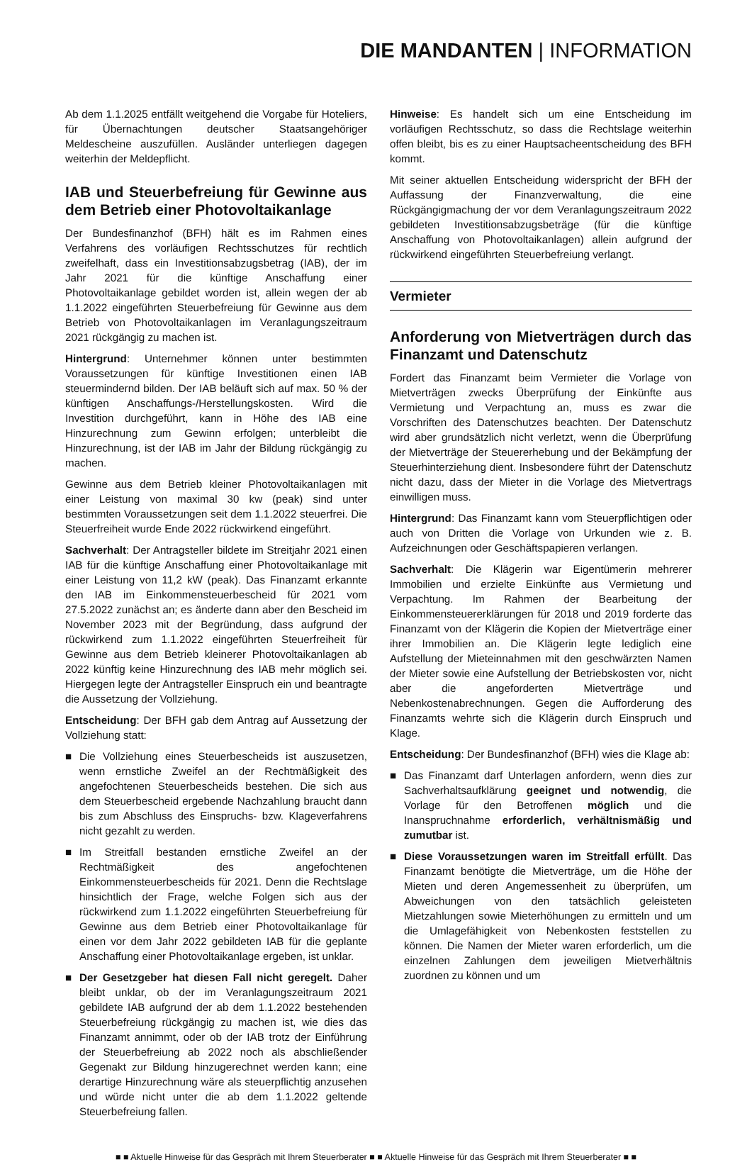DIE MANDANTEN | INFORMATION
Ab dem 1.1.2025 entfällt weitgehend die Vorgabe für Hoteliers, für Übernachtungen deutscher Staatsangehöriger Meldescheine auszufüllen. Ausländer unterliegen dagegen weiterhin der Meldepflicht.
IAB und Steuerbefreiung für Gewinne aus dem Betrieb einer Photovoltaikanlage
Der Bundesfinanzhof (BFH) hält es im Rahmen eines Verfahrens des vorläufigen Rechtsschutzes für rechtlich zweifelhaft, dass ein Investitionsabzugsbetrag (IAB), der im Jahr 2021 für die künftige Anschaffung einer Photovoltaikanlage gebildet worden ist, allein wegen der ab 1.1.2022 eingeführten Steuerbefreiung für Gewinne aus dem Betrieb von Photovoltaikanlagen im Veranlagungszeitraum 2021 rückgängig zu machen ist.
Hintergrund: Unternehmer können unter bestimmten Voraussetzungen für künftige Investitionen einen IAB steuermindernd bilden. Der IAB beläuft sich auf max. 50 % der künftigen Anschaffungs-/Herstellungskosten. Wird die Investition durchgeführt, kann in Höhe des IAB eine Hinzurechnung zum Gewinn erfolgen; unterbleibt die Hinzurechnung, ist der IAB im Jahr der Bildung rückgängig zu machen.
Gewinne aus dem Betrieb kleiner Photovoltaikanlagen mit einer Leistung von maximal 30 kw (peak) sind unter bestimmten Voraussetzungen seit dem 1.1.2022 steuerfrei. Die Steuerfreiheit wurde Ende 2022 rückwirkend eingeführt.
Sachverhalt: Der Antragsteller bildete im Streitjahr 2021 einen IAB für die künftige Anschaffung einer Photovoltaikanlage mit einer Leistung von 11,2 kW (peak). Das Finanzamt erkannte den IAB im Einkommensteuerbescheid für 2021 vom 27.5.2022 zunächst an; es änderte dann aber den Bescheid im November 2023 mit der Begründung, dass aufgrund der rückwirkend zum 1.1.2022 eingeführten Steuerfreiheit für Gewinne aus dem Betrieb kleinerer Photovoltaikanlagen ab 2022 künftig keine Hinzurechnung des IAB mehr möglich sei. Hiergegen legte der Antragsteller Einspruch ein und beantragte die Aussetzung der Vollziehung.
Entscheidung: Der BFH gab dem Antrag auf Aussetzung der Vollziehung statt:
■ Die Vollziehung eines Steuerbescheids ist auszusetzen, wenn ernstliche Zweifel an der Rechtmäßigkeit des angefochtenen Steuerbescheids bestehen. Die sich aus dem Steuerbescheid ergebende Nachzahlung braucht dann bis zum Abschluss des Einspruchs- bzw. Klageverfahrens nicht gezahlt zu werden.
■ Im Streitfall bestanden ernstliche Zweifel an der Rechtmäßigkeit des angefochtenen Einkommensteuerbescheids für 2021. Denn die Rechtslage hinsichtlich der Frage, welche Folgen sich aus der rückwirkend zum 1.1.2022 eingeführten Steuerbefreiung für Gewinne aus dem Betrieb einer Photovoltaikanlage für einen vor dem Jahr 2022 gebildeten IAB für die geplante Anschaffung einer Photovoltaikanlage ergeben, ist unklar.
■ Der Gesetzgeber hat diesen Fall nicht geregelt. Daher bleibt unklar, ob der im Veranlagungszeitraum 2021 gebildete IAB aufgrund der ab dem 1.1.2022 bestehenden Steuerbefreiung rückgängig zu machen ist, wie dies das Finanzamt annimmt, oder ob der IAB trotz der Einführung der Steuerbefreiung ab 2022 noch als abschließender Gegenakt zur Bildung hinzugerechnet werden kann; eine derartige Hinzurechnung wäre als steuerpflichtig anzusehen und würde nicht unter die ab dem 1.1.2022 geltende Steuerbefreiung fallen.
Hinweise: Es handelt sich um eine Entscheidung im vorläufigen Rechtsschutz, so dass die Rechtslage weiterhin offen bleibt, bis es zu einer Hauptsacheentscheidung des BFH kommt.
Mit seiner aktuellen Entscheidung widerspricht der BFH der Auffassung der Finanzverwaltung, die eine Rückgängigmachung der vor dem Veranlagungszeitraum 2022 gebildeten Investitionsabzugsbeträge (für die künftige Anschaffung von Photovoltaikanlagen) allein aufgrund der rückwirkend eingeführten Steuerbefreiung verlangt.
Vermieter
Anforderung von Mietverträgen durch das Finanzamt und Datenschutz
Fordert das Finanzamt beim Vermieter die Vorlage von Mietverträgen zwecks Überprüfung der Einkünfte aus Vermietung und Verpachtung an, muss es zwar die Vorschriften des Datenschutzes beachten. Der Datenschutz wird aber grundsätzlich nicht verletzt, wenn die Überprüfung der Mietverträge der Steuererhebung und der Bekämpfung der Steuerhinterziehung dient. Insbesondere führt der Datenschutz nicht dazu, dass der Mieter in die Vorlage des Mietvertrags einwilligen muss.
Hintergrund: Das Finanzamt kann vom Steuerpflichtigen oder auch von Dritten die Vorlage von Urkunden wie z. B. Aufzeichnungen oder Geschäftspapieren verlangen.
Sachverhalt: Die Klägerin war Eigentümerin mehrerer Immobilien und erzielte Einkünfte aus Vermietung und Verpachtung. Im Rahmen der Bearbeitung der Einkommensteuererklärungen für 2018 und 2019 forderte das Finanzamt von der Klägerin die Kopien der Mietverträge einer ihrer Immobilien an. Die Klägerin legte lediglich eine Aufstellung der Mieteinnahmen mit den geschwärzten Namen der Mieter sowie eine Aufstellung der Betriebskosten vor, nicht aber die angeforderten Mietverträge und Nebenkostenabrechnungen. Gegen die Aufforderung des Finanzamts wehrte sich die Klägerin durch Einspruch und Klage.
Entscheidung: Der Bundesfinanzhof (BFH) wies die Klage ab:
■ Das Finanzamt darf Unterlagen anfordern, wenn dies zur Sachverhaltsaufklärung geeignet und notwendig, die Vorlage für den Betroffenen möglich und die Inanspruchnahme erforderlich, verhältnismäßig und zumutbar ist.
■ Diese Voraussetzungen waren im Streitfall erfüllt. Das Finanzamt benötigte die Mietverträge, um die Höhe der Mieten und deren Angemessenheit zu überprüfen, um Abweichungen von den tatsächlich geleisteten Mietzahlungen sowie Mieterhöhungen zu ermitteln und um die Umlagefähigkeit von Nebenkosten feststellen zu können. Die Namen der Mieter waren erforderlich, um die einzelnen Zahlungen dem jeweiligen Mietverhältnis zuordnen zu können und um
■ ■ Aktuelle Hinweise für das Gespräch mit Ihrem Steuerberater ■ ■ Aktuelle Hinweise für das Gespräch mit Ihrem Steuerberater ■ ■